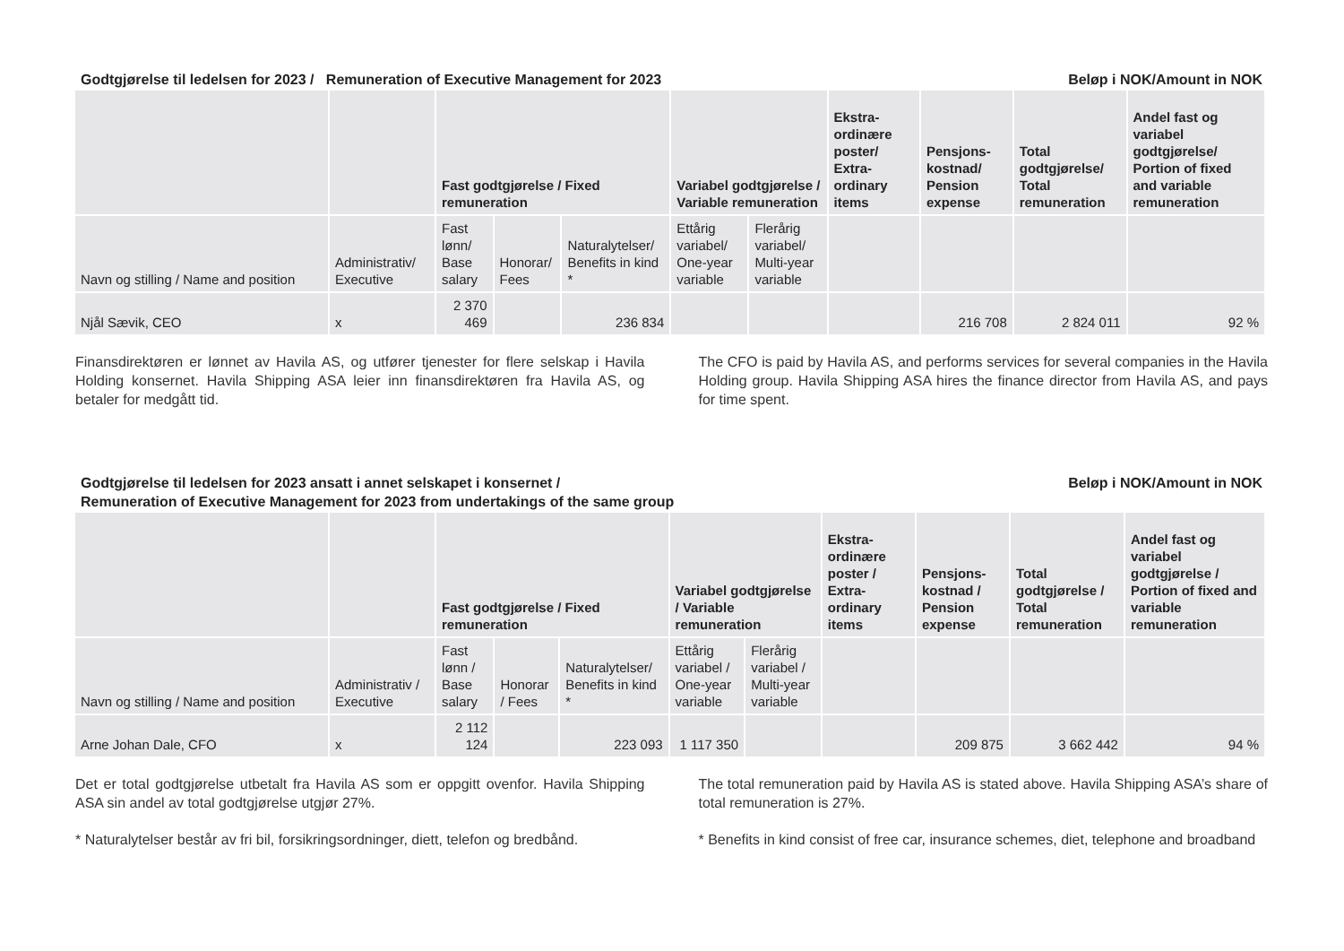Godtgjørelse til ledelsen for 2023 / Remuneration of Executive Management for 2023
Beløp i NOK/Amount in NOK
| | | Fast godtgjørelse / Fixed remuneration | | | Variabel godtgjørelse / Variable remuneration | | Ekstra-ordinære poster/ Extra-ordinary items | Pensjons-kostnad/ Pension expense | Total godtgjørelse/ Total remuneration | Andel fast og variabel godtgjørelse/ Portion of fixed and variable remuneration |
| --- | --- | --- | --- | --- | --- | --- | --- | --- | --- | --- |
| Navn og stilling / Name and position | Administrativ/ Executive | Fast lønn/ Base salary | Honorar/ Fees | Naturalytelser/ Benefits in kind * | Ettårig variabel/ One-year variable | Flerårig variabel/ Multi-year variable | | | | |
| Njål Sævik, CEO | x | 2 370 469 | | 236 834 | | | | 216 708 | 2 824 011 | 92 % |
Finansdirektøren er lønnet av Havila AS, og utfører tjenester for flere selskap i Havila Holding konsernet. Havila Shipping ASA leier inn finansdirektøren fra Havila AS, og betaler for medgått tid.
The CFO is paid by Havila AS, and performs services for several companies in the Havila Holding group. Havila Shipping ASA hires the finance director from Havila AS, and pays for time spent.
Godtgjørelse til ledelsen for 2023 ansatt i annet selskapet i konsernet /
Remuneration of Executive Management for 2023 from undertakings of the same group
Beløp i NOK/Amount in NOK
| | | Fast godtgjørelse / Fixed remuneration | | | Variabel godtgjørelse / Variable remuneration | | Ekstra-ordinære poster / Extra-ordinary items | Pensjons-kostnad / Pension expense | Total godtgjørelse / Total remuneration | Andel fast og variabel godtgjørelse / Portion of fixed and variable remuneration |
| --- | --- | --- | --- | --- | --- | --- | --- | --- | --- | --- |
| Navn og stilling / Name and position | Administrativ / Executive | Fast lønn / Base salary | Honorar / Fees | Naturalytelser/ Benefits in kind * | Ettårig variabel / One-year variable | Flerårig variabel / Multi-year variable | | | | |
| Arne Johan Dale, CFO | x | 2 112 124 | | 223 093 | 1 117 350 | | | 209 875 | 3 662 442 | 94 % |
Det er total godtgjørelse utbetalt fra Havila AS som er oppgitt ovenfor. Havila Shipping ASA sin andel av total godtgjørelse utgjør 27%.
* Naturalytelser består av fri bil, forsikringsordninger, diett, telefon og bredbånd.
The total remuneration paid by Havila AS is stated above. Havila Shipping ASA’s share of total remuneration is 27%.
* Benefits in kind consist of free car, insurance schemes, diet, telephone and broadband